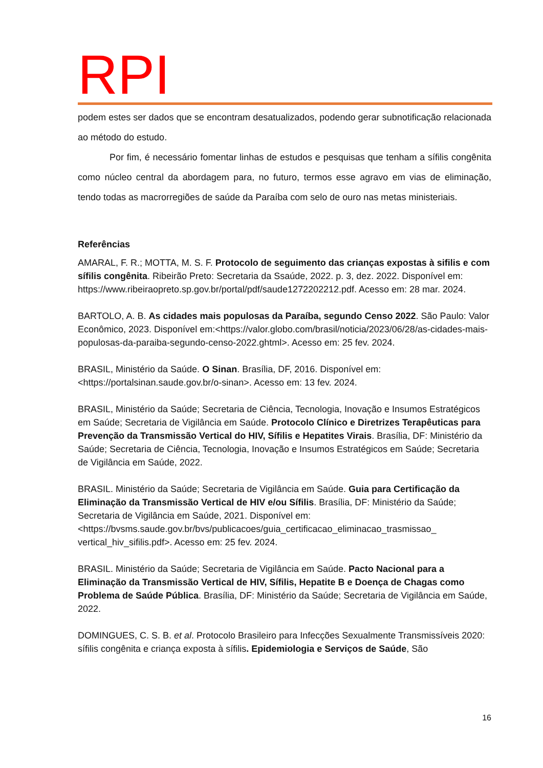RPI
podem estes ser dados que se encontram desatualizados, podendo gerar subnotificação relacionada ao método do estudo.
Por fim, é necessário fomentar linhas de estudos e pesquisas que tenham a sífilis congênita como núcleo central da abordagem para, no futuro, termos esse agravo em vias de eliminação, tendo todas as macrorregiões de saúde da Paraíba com selo de ouro nas metas ministeriais.
Referências
AMARAL, F. R.; MOTTA, M. S. F. Protocolo de seguimento das crianças expostas à sifilis e com sífilis congênita. Ribeirão Preto: Secretaria da Ssaúde, 2022. p. 3, dez. 2022. Disponível em: https://www.ribeiraopreto.sp.gov.br/portal/pdf/saude1272202212.pdf. Acesso em: 28 mar. 2024.
BARTOLO, A. B. As cidades mais populosas da Paraíba, segundo Censo 2022. São Paulo: Valor Econômico, 2023. Disponível em:<https://valor.globo.com/brasil/noticia/2023/06/28/as-cidades-mais-populosas-da-paraiba-segundo-censo-2022.ghtml>. Acesso em: 25 fev. 2024.
BRASIL, Ministério da Saúde. O Sinan. Brasília, DF, 2016. Disponível em: <https://portalsinan.saude.gov.br/o-sinan>. Acesso em: 13 fev. 2024.
BRASIL, Ministério da Saúde; Secretaria de Ciência, Tecnologia, Inovação e Insumos Estratégicos em Saúde; Secretaria de Vigilância em Saúde. Protocolo Clínico e Diretrizes Terapêuticas para Prevenção da Transmissão Vertical do HIV, Sífilis e Hepatites Virais. Brasília, DF: Ministério da Saúde; Secretaria de Ciência, Tecnologia, Inovação e Insumos Estratégicos em Saúde; Secretaria de Vigilância em Saúde, 2022.
BRASIL. Ministério da Saúde; Secretaria de Vigilância em Saúde. Guia para Certificação da Eliminação da Transmissão Vertical de HIV e/ou Sífilis. Brasília, DF: Ministério da Saúde; Secretaria de Vigilância em Saúde, 2021. Disponível em:<https://bvsms.saude.gov.br/bvs/publicacoes/guia_certificacao_eliminacao_trasmissao_ vertical_hiv_sifilis.pdf>. Acesso em: 25 fev. 2024.
BRASIL. Ministério da Saúde; Secretaria de Vigilância em Saúde. Pacto Nacional para a Eliminação da Transmissão Vertical de HIV, Sífilis, Hepatite B e Doença de Chagas como Problema de Saúde Pública. Brasília, DF: Ministério da Saúde; Secretaria de Vigilância em Saúde, 2022.
DOMINGUES, C. S. B. et al. Protocolo Brasileiro para Infecções Sexualmente Transmissíveis 2020: sífilis congênita e criança exposta à sífilis. Epidemiologia e Serviços de Saúde, São
16